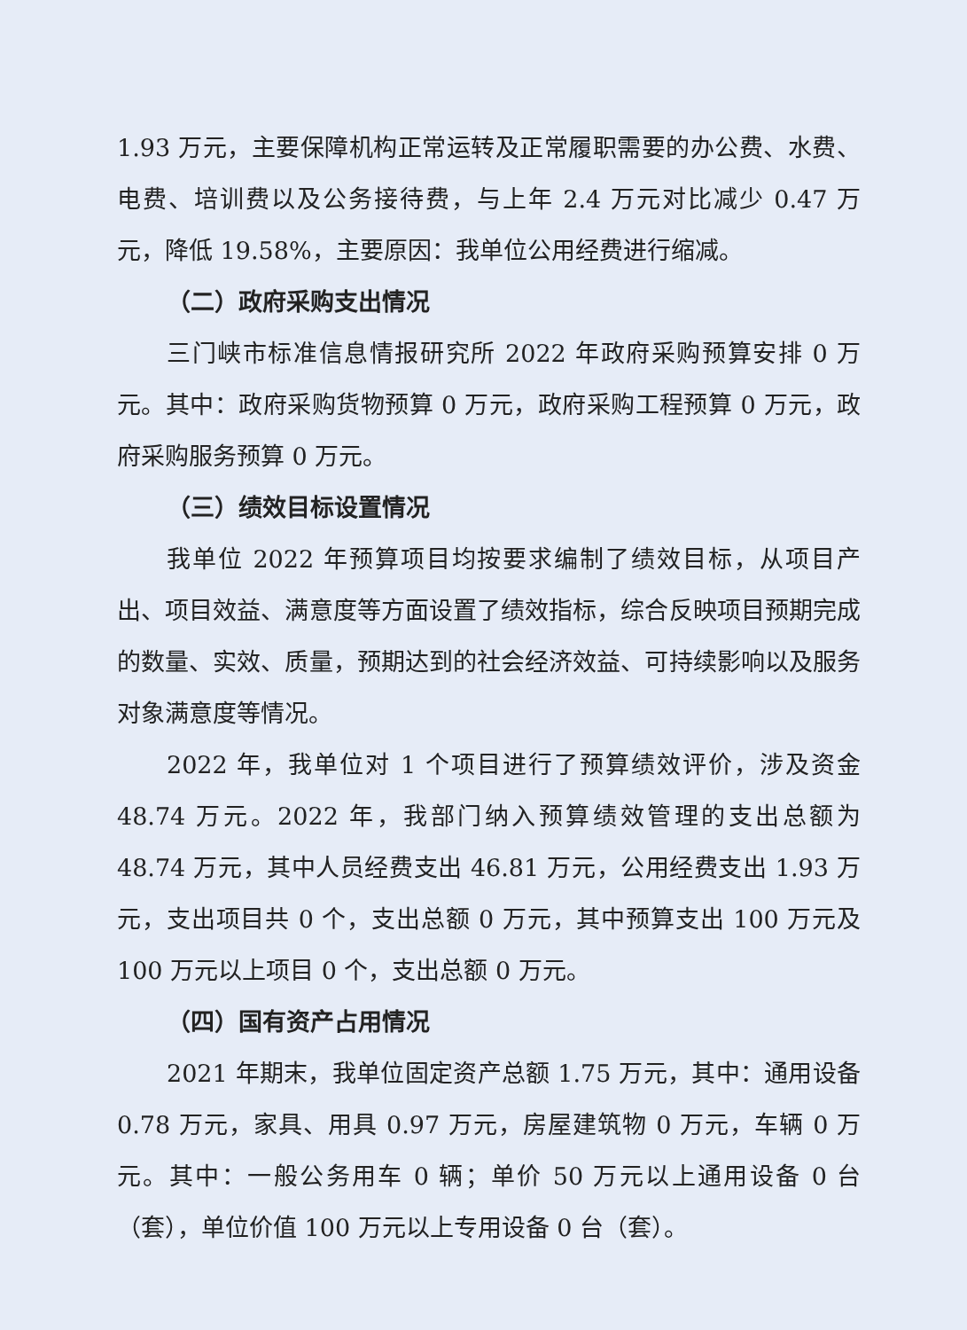1.93 万元，主要保障机构正常运转及正常履职需要的办公费、水费、电费、培训费以及公务接待费，与上年 2.4 万元对比减少 0.47 万元，降低 19.58%，主要原因：我单位公用经费进行缩减。
（二）政府采购支出情况
三门峡市标准信息情报研究所 2022 年政府采购预算安排 0 万元。其中：政府采购货物预算 0 万元，政府采购工程预算 0 万元，政府采购服务预算 0 万元。
（三）绩效目标设置情况
我单位 2022 年预算项目均按要求编制了绩效目标，从项目产出、项目效益、满意度等方面设置了绩效指标，综合反映项目预期完成的数量、实效、质量，预期达到的社会经济效益、可持续影响以及服务对象满意度等情况。
2022 年，我单位对 1 个项目进行了预算绩效评价，涉及资金 48.74 万元。2022 年，我部门纳入预算绩效管理的支出总额为 48.74 万元，其中人员经费支出 46.81 万元，公用经费支出 1.93 万元，支出项目共 0 个，支出总额 0 万元，其中预算支出 100 万元及 100 万元以上项目 0 个，支出总额 0 万元。
（四）国有资产占用情况
2021 年期末，我单位固定资产总额 1.75 万元，其中：通用设备 0.78 万元，家具、用具 0.97 万元，房屋建筑物 0 万元，车辆 0 万元。其中：一般公务用车 0 辆；单价 50 万元以上通用设备 0 台（套），单位价值 100 万元以上专用设备 0 台（套）。